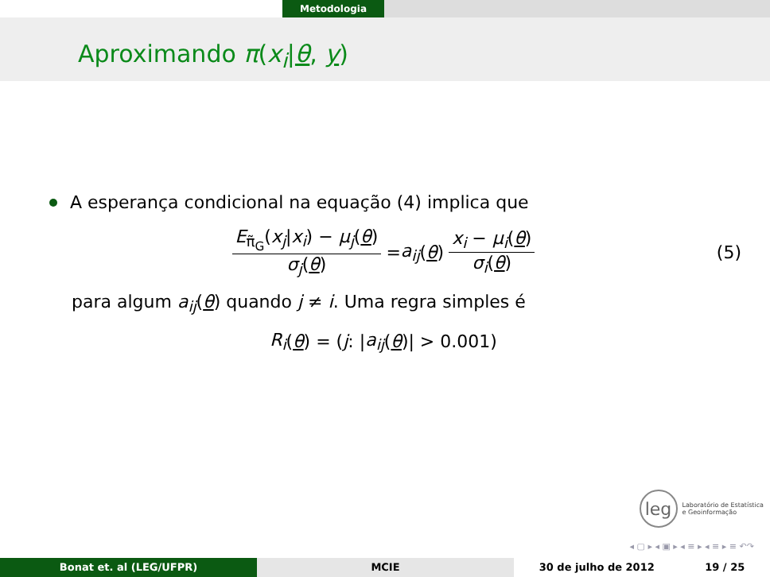Metodologia
Aproximando π(x<sub>i</sub>|θ, y)
A esperança condicional na equação (4) implica que
E<sub>π̃<sub>G</sub></sub>(x<sub>j</sub>|x<sub>i</sub>) − μ<sub>j</sub>(θ) σ<sub>j</sub>(θ) = a<sub>ij</sub> (θ) x<sub>i</sub> − μ<sub>i</sub>(θ) σ<sub>i</sub>(θ) (5)
para algum a<sub>ij</sub>(θ) quando j ≠ i. Uma regra simples é
R<sub>i</sub> (θ) = (j : | a<sub>ij</sub> (θ)| > 0.001)
leg
Laboratório de Estatística
e Geoinformação
◂ ▢ ▸ ◂ ▣ ▸ ◂ ≡ ▸ ◂ ≡ ▸ ≡ ↶↷
Bonat et. al (LEG/UFPR) MCIE 30 de julho de 2012 19 / 25